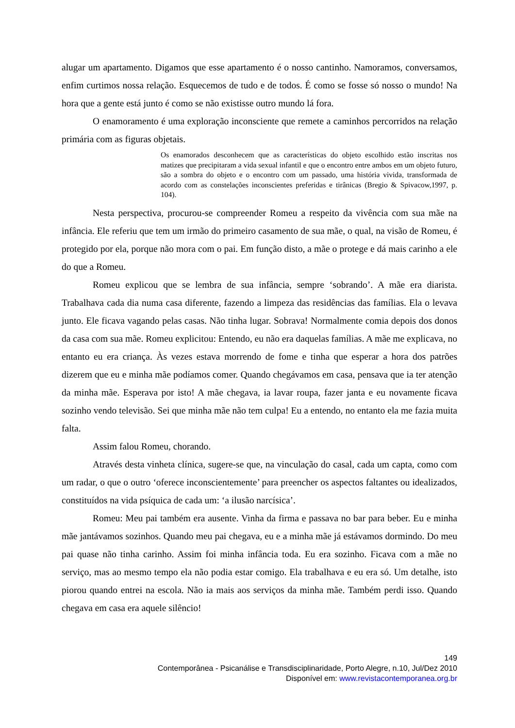alugar um apartamento. Digamos que esse apartamento é o nosso cantinho. Namoramos, conversamos, enfim curtimos nossa relação. Esquecemos de tudo e de todos. É como se fosse só nosso o mundo! Na hora que a gente está junto é como se não existisse outro mundo lá fora.
O enamoramento é uma exploração inconsciente que remete a caminhos percorridos na relação primária com as figuras objetais.
Os enamorados desconhecem que as características do objeto escolhido estão inscritas nos matizes que precipitaram a vida sexual infantil e que o encontro entre ambos em um objeto futuro, são a sombra do objeto e o encontro com um passado, uma história vivida, transformada de acordo com as constelações inconscientes preferidas e tirânicas (Bregio & Spivacow,1997, p. 104).
Nesta perspectiva, procurou-se compreender Romeu a respeito da vivência com sua mãe na infância. Ele referiu que tem um irmão do primeiro casamento de sua mãe, o qual, na visão de Romeu, é protegido por ela, porque não mora com o pai. Em função disto, a mãe o protege e dá mais carinho a ele do que a Romeu.
Romeu explicou que se lembra de sua infância, sempre ‘sobrando’. A mãe era diarista. Trabalhava cada dia numa casa diferente, fazendo a limpeza das residências das famílias. Ela o levava junto. Ele ficava vagando pelas casas. Não tinha lugar. Sobrava! Normalmente comia depois dos donos da casa com sua mãe. Romeu explicitou: Entendo, eu não era daquelas famílias. A mãe me explicava, no entanto eu era criança. Às vezes estava morrendo de fome e tinha que esperar a hora dos patrões dizerem que eu e minha mãe podíamos comer. Quando chegávamos em casa, pensava que ia ter atenção da minha mãe. Esperava por isto! A mãe chegava, ia lavar roupa, fazer janta e eu novamente ficava sozinho vendo televisão. Sei que minha mãe não tem culpa! Eu a entendo, no entanto ela me fazia muita falta.
Assim falou Romeu, chorando.
Através desta vinheta clínica, sugere-se que, na vinculação do casal, cada um capta, como com um radar, o que o outro ‘oferece inconscientemente’ para preencher os aspectos faltantes ou idealizados, constituídos na vida psíquica de cada um: ‘a ilusão narcísica’.
Romeu: Meu pai também era ausente. Vinha da firma e passava no bar para beber. Eu e minha mãe jantávamos sozinhos. Quando meu pai chegava, eu e a minha mãe já estávamos dormindo. Do meu pai quase não tinha carinho. Assim foi minha infância toda. Eu era sozinho. Ficava com a mãe no serviço, mas ao mesmo tempo ela não podia estar comigo. Ela trabalhava e eu era só. Um detalhe, isto piorou quando entrei na escola. Não ia mais aos serviços da minha mãe. Também perdi isso. Quando chegava em casa era aquele silêncio!
149
Contemporânea - Psicanálise e Transdisciplinaridade, Porto Alegre, n.10, Jul/Dez 2010
Disponível em: www.revistacontemporanea.org.br